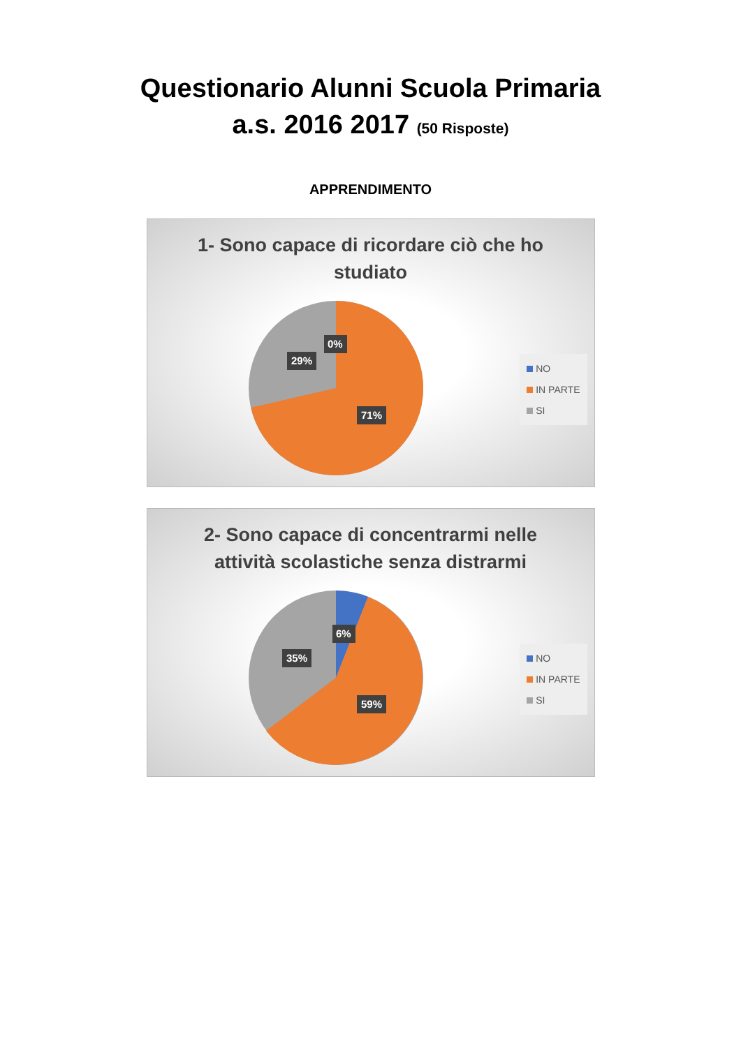Questionario Alunni Scuola Primaria
a.s. 2016 2017 (50 Risposte)
APPRENDIMENTO
1- Sono capace di ricordare ciò che ho
studiato
0%
29%
71%
NO
IN PARTE
SI
2- Sono capace di concentrarmi nelle
attività scolastiche senza distrarmi
6%
35%
59%
NO
IN PARTE
SI